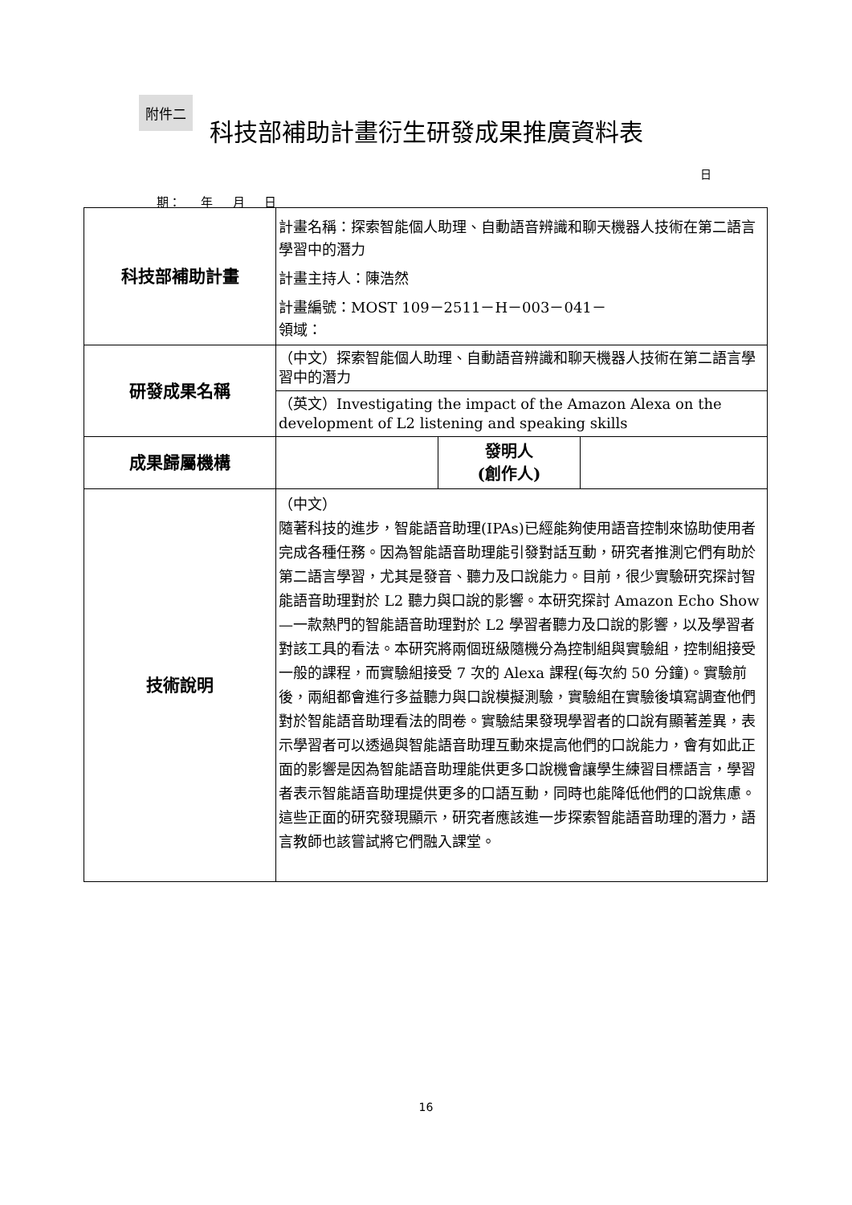附件二
科技部補助計畫衍生研發成果推廣資料表
日
期： 年 月 日
| 科技部補助計畫 | 計畫名稱：探索智能個人助理、自動語音辨識和聊天機器人技術在第二語言學習中的潛力 計畫主持人：陳浩然 計畫編號：MOST 109－2511－H－003－041－ 領域： | | |
| 研發成果名稱 | （中文）探索智能個人助理、自動語音辨識和聊天機器人技術在第二語言學習中的潛力 | | |
| | （英文）Investigating the impact of the Amazon Alexa on the development of L2 listening and speaking skills | | |
| 成果歸屬機構 | | 發明人 (創作人) | |
| 技術說明 | （中文） 隨著科技的進步，智能語音助理(IPAs)已經能夠使用語音控制來協助使用者完成各種任務。因為智能語音助理能引發對話互動，研究者推測它們有助於第二語言學習，尤其是發音、聽力及口說能力。目前，很少實驗研究探討智能語音助理對於 L2 聽力與口說的影響。本研究探討 Amazon Echo Show—一款熱門的智能語音助理對於 L2 學習者聽力及口說的影響，以及學習者對該工具的看法。本研究將兩個班級隨機分為控制組與實驗組，控制組接受一般的課程，而實驗組接受 7 次的 Alexa 課程(每次約 50 分鐘)。實驗前後，兩組都會進行多益聽力與口說模擬測驗，實驗組在實驗後填寫調查他們對於智能語音助理看法的問卷。實驗結果發現學習者的口說有顯著差異，表示學習者可以透過與智能語音助理互動來提高他們的口說能力，會有如此正面的影響是因為智能語音助理能供更多口說機會讓學生練習目標語言，學習者表示智能語音助理提供更多的口語互動，同時也能降低他們的口說焦慮。這些正面的研究發現顯示，研究者應該進一步探索智能語音助理的潛力，語言教師也該嘗試將它們融入課堂。 | | |
16